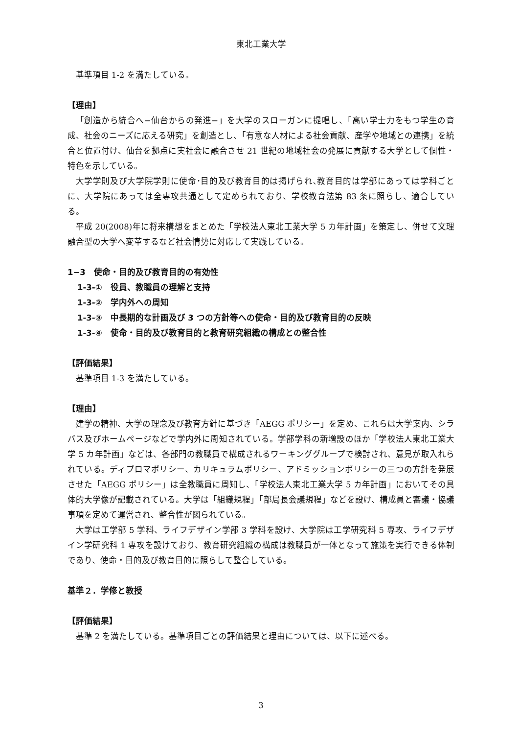東北工業大学
基準項目 1-2 を満たしている。
【理由】
「創造から統合へ−仙台からの発進−」を大学のスローガンに提唱し、「高い学士力をもつ学生の育成、社会のニーズに応える研究」を創造とし、「有意な人材による社会貢献、産学や地域との連携」を統合と位置付け、仙台を拠点に実社会に融合させ 21 世紀の地域社会の発展に貢献する大学として個性・特色を示している。
大学学則及び大学院学則に使命･目的及び教育目的は掲げられ､教育目的は学部にあっては学科ごとに、大学院にあっては全専攻共通として定められており、学校教育法第 83 条に照らし、適合している。
平成 20(2008)年に将来構想をまとめた「学校法人東北工業大学 5 カ年計画」を策定し、併せて文理融合型の大学へ変革するなど社会情勢に対応して実践している。
1−3　使命・目的及び教育目的の有効性
1-3-①　役員、教職員の理解と支持
1-3-②　学内外への周知
1-3-③　中長期的な計画及び 3 つの方針等への使命・目的及び教育目的の反映
1-3-④　使命・目的及び教育目的と教育研究組織の構成との整合性
【評価結果】
基準項目 1-3 を満たしている。
【理由】
建学の精神、大学の理念及び教育方針に基づき「AEGG ポリシー」を定め、これらは大学案内、シラバス及びホームページなどで学内外に周知されている。学部学科の新増設のほか「学校法人東北工業大学 5 カ年計画」などは、各部門の教職員で構成されるワーキンググループで検討され、意見が取入れられている。ディプロマポリシー、カリキュラムポリシー、アドミッションポリシーの三つの方針を発展させた「AEGG ポリシー」は全教職員に周知し、「学校法人東北工業大学 5 カ年計画」においてその具体的大学像が記載されている。大学は「組織規程」「部局長会議規程」などを設け、構成員と審議・協議事項を定めて運営され、整合性が図られている。
大学は工学部 5 学科、ライフデザイン学部 3 学科を設け、大学院は工学研究科 5 専攻、ライフデザイン学研究科 1 専攻を設けており、教育研究組織の構成は教職員が一体となって施策を実行できる体制であり、使命・目的及び教育目的に照らして整合している。
基準２．学修と教授
【評価結果】
基準 2 を満たしている。基準項目ごとの評価結果と理由については、以下に述べる。
3